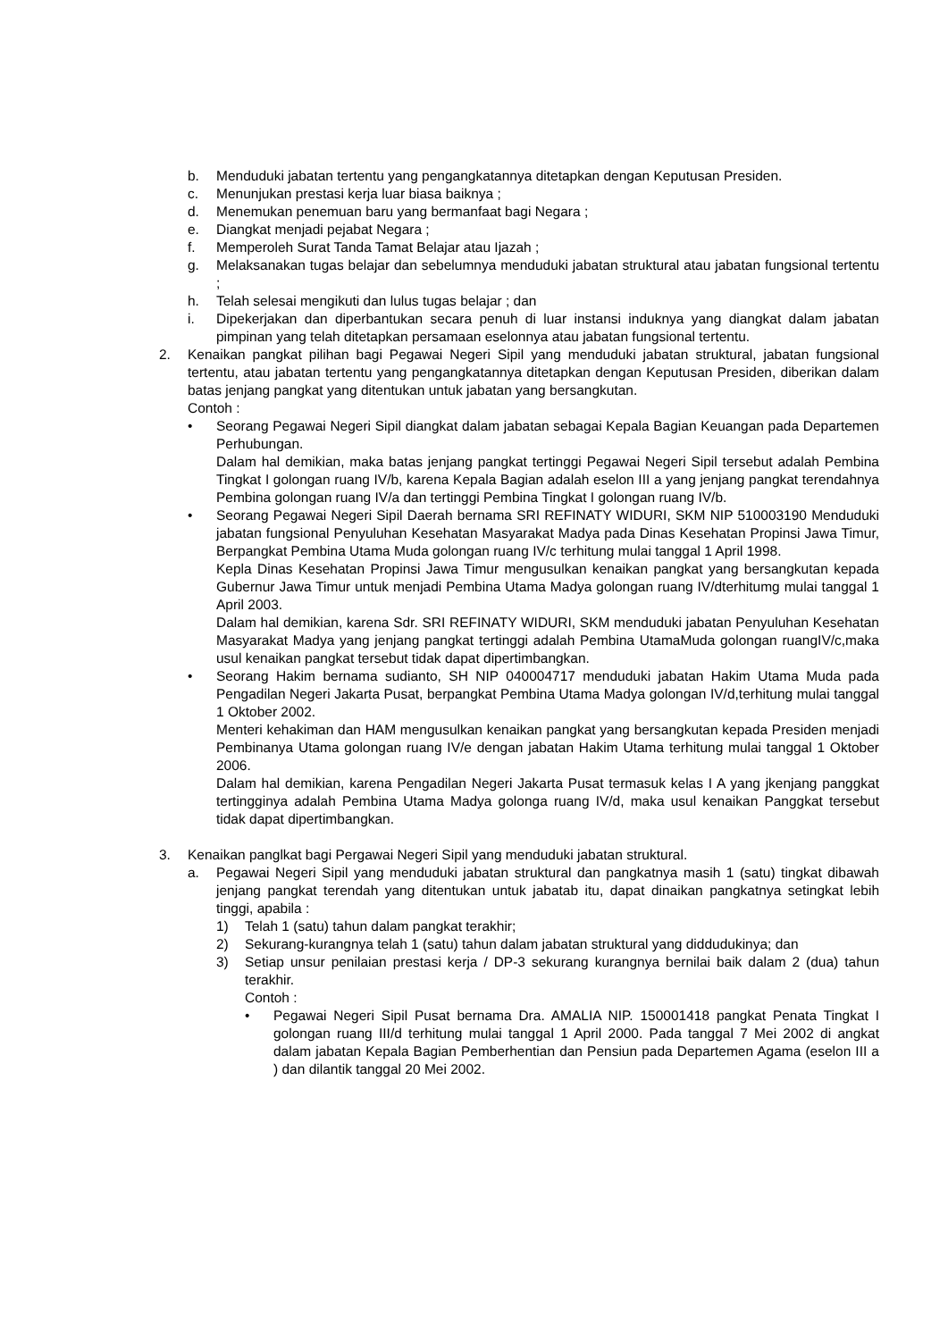b. Menduduki jabatan tertentu yang pengangkatannya ditetapkan dengan Keputusan Presiden.
c. Menunjukan prestasi kerja luar biasa baiknya ;
d. Menemukan penemuan baru yang bermanfaat bagi Negara ;
e. Diangkat menjadi pejabat Negara ;
f. Memperoleh Surat Tanda Tamat Belajar atau Ijazah ;
g. Melaksanakan tugas belajar dan sebelumnya menduduki jabatan struktural atau jabatan fungsional tertentu ;
h. Telah selesai mengikuti dan lulus tugas belajar ; dan
i. Dipekerjakan dan diperbantukan secara penuh di luar instansi induknya yang diangkat dalam jabatan pimpinan yang telah ditetapkan persamaan eselonnya atau jabatan fungsional tertentu.
2. Kenaikan pangkat pilihan bagi Pegawai Negeri Sipil yang menduduki jabatan struktural, jabatan fungsional tertentu, atau jabatan tertentu yang pengangkatannya ditetapkan dengan Keputusan Presiden, diberikan dalam batas jenjang pangkat yang ditentukan untuk jabatan yang bersangkutan.
Contoh :
• Seorang Pegawai Negeri Sipil diangkat dalam jabatan sebagai Kepala Bagian Keuangan pada Departemen Perhubungan.
Dalam hal demikian, maka batas jenjang pangkat tertinggi Pegawai Negeri Sipil tersebut adalah Pembina Tingkat I golongan ruang IV/b, karena Kepala Bagian adalah eselon III a yang jenjang pangkat terendahnya Pembina golongan ruang IV/a dan tertinggi Pembina Tingkat I golongan ruang IV/b.
• Seorang Pegawai Negeri Sipil Daerah bernama SRI REFINATY WIDURI, SKM NIP 510003190 Menduduki jabatan fungsional Penyuluhan Kesehatan Masyarakat Madya pada Dinas Kesehatan Propinsi Jawa Timur, Berpangkat Pembina Utama Muda golongan ruang IV/c terhitung mulai tanggal 1 April 1998.
Kepla Dinas Kesehatan Propinsi Jawa Timur mengusulkan kenaikan pangkat yang bersangkutan kepada Gubernur Jawa Timur untuk menjadi Pembina Utama Madya golongan ruang IV/dterhitumg mulai tanggal 1 April 2003.
Dalam hal demikian, karena Sdr. SRI REFINATY WIDURI, SKM menduduki jabatan Penyuluhan Kesehatan Masyarakat Madya yang jenjang pangkat tertinggi adalah Pembina UtamaMuda golongan ruangIV/c,maka usul kenaikan pangkat tersebut tidak dapat dipertimbangkan.
• Seorang Hakim bernama sudianto, SH NIP 040004717 menduduki jabatan Hakim Utama Muda pada Pengadilan Negeri Jakarta Pusat, berpangkat Pembina Utama Madya golongan IV/d,terhitung mulai tanggal 1 Oktober 2002.
Menteri kehakiman dan HAM mengusulkan kenaikan pangkat yang bersangkutan kepada Presiden menjadi Pembinanya Utama golongan ruang IV/e dengan jabatan Hakim Utama terhitung mulai tanggal 1 Oktober 2006.
Dalam hal demikian, karena Pengadilan Negeri Jakarta Pusat termasuk kelas I A yang jkenjang panggkat tertingginya adalah Pembina Utama Madya golonga ruang IV/d, maka usul kenaikan Panggkat tersebut tidak dapat dipertimbangkan.
3. Kenaikan panglkat bagi Pergawai Negeri Sipil yang menduduki jabatan struktural.
a. Pegawai Negeri Sipil yang menduduki jabatan struktural dan pangkatnya masih 1 (satu) tingkat dibawah jenjang pangkat terendah yang ditentukan untuk jabatab itu, dapat dinaikan pangkatnya setingkat lebih tinggi, apabila :
1) Telah 1 (satu) tahun dalam pangkat terakhir;
2) Sekurang-kurangnya telah 1 (satu) tahun dalam jabatan struktural yang diddudukinya; dan
3) Setiap unsur penilaian prestasi kerja / DP-3 sekurang kurangnya bernilai baik dalam 2 (dua) tahun terakhir.
Contoh :
• Pegawai Negeri Sipil Pusat bernama Dra. AMALIA NIP. 150001418 pangkat Penata Tingkat I golongan ruang III/d terhitung mulai tanggal 1 April 2000. Pada tanggal 7 Mei 2002 di angkat dalam jabatan Kepala Bagian Pemberhentian dan Pensiun pada Departemen Agama (eselon III a ) dan dilantik tanggal 20 Mei 2002.